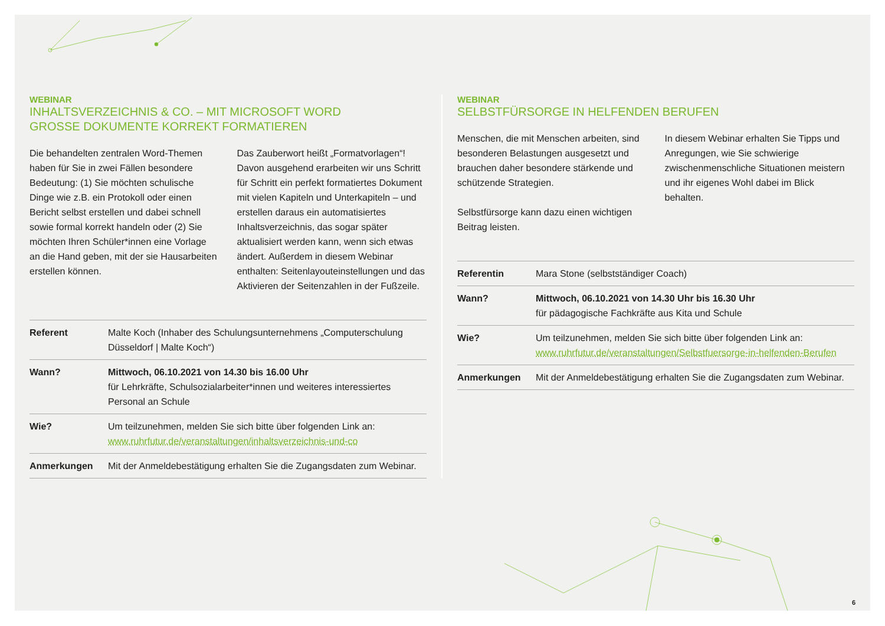WEBINAR
INHALTSVERZEICHNIS & CO. – MIT MICROSOFT WORD
GROSSE DOKUMENTE KORREKT FORMATIEREN
Die behandelten zentralen Word-Themen haben für Sie in zwei Fällen besondere Bedeutung: (1) Sie möchten schulische Dinge wie z.B. ein Protokoll oder einen Bericht selbst erstellen und dabei schnell sowie formal korrekt handeln oder (2) Sie möchten Ihren Schüler*innen eine Vorlage an die Hand geben, mit der sie Hausarbeiten erstellen können.
Das Zauberwort heißt „Formatvorlagen“! Davon ausgehend erarbeiten wir uns Schritt für Schritt ein perfekt formatiertes Dokument mit vielen Kapiteln und Unterkapiteln – und erstellen daraus ein automatisiertes Inhaltsverzeichnis, das sogar später aktualisiert werden kann, wenn sich etwas ändert. Außerdem in diesem Webinar enthalten: Seitenlayouteinstellungen und das Aktivieren der Seitenzahlen in der Fußzeile.
| Referent | Malte Koch (Inhaber des Schulungsunternehmens „Computerschulung Düsseldorf / Malte Koch“) |
| Wann? | Mittwoch, 06.10.2021 von 14.30 bis 16.00 Uhr für Lehrkräfte, Schulsozialarbeiter*innen und weiteres interessiertes Personal an Schule |
| Wie? | Um teilzunehmen, melden Sie sich bitte über folgenden Link an: www.ruhrfutur.de/veranstaltungen/inhaltsverzeichnis-und-co |
| Anmerkungen | Mit der Anmeldebestätigung erhalten Sie die Zugangsdaten zum Webinar. |
WEBINAR
SELBSTFÜRSORGE IN HELFENDEN BERUFEN
Menschen, die mit Menschen arbeiten, sind besonderen Belastungen ausgesetzt und brauchen daher besondere stärkende und schützende Strategien.
Selbstfürsorge kann dazu einen wichtigen Beitrag leisten.
In diesem Webinar erhalten Sie Tipps und Anregungen, wie Sie schwierige zwischenmenschliche Situationen meistern und ihr eigenes Wohl dabei im Blick behalten.
| Referentin | Mara Stone (selbstständiger Coach) |
| Wann? | Mittwoch, 06.10.2021 von 14.30 Uhr bis 16.30 Uhr für pädagogische Fachkräfte aus Kita und Schule |
| Wie? | Um teilzunehmen, melden Sie sich bitte über folgenden Link an: www.ruhrfutur.de/veranstaltungen/Selbstfuersorge-in-helfenden-Berufen |
| Anmerkungen | Mit der Anmeldebestätigung erhalten Sie die Zugangsdaten zum Webinar. |
6